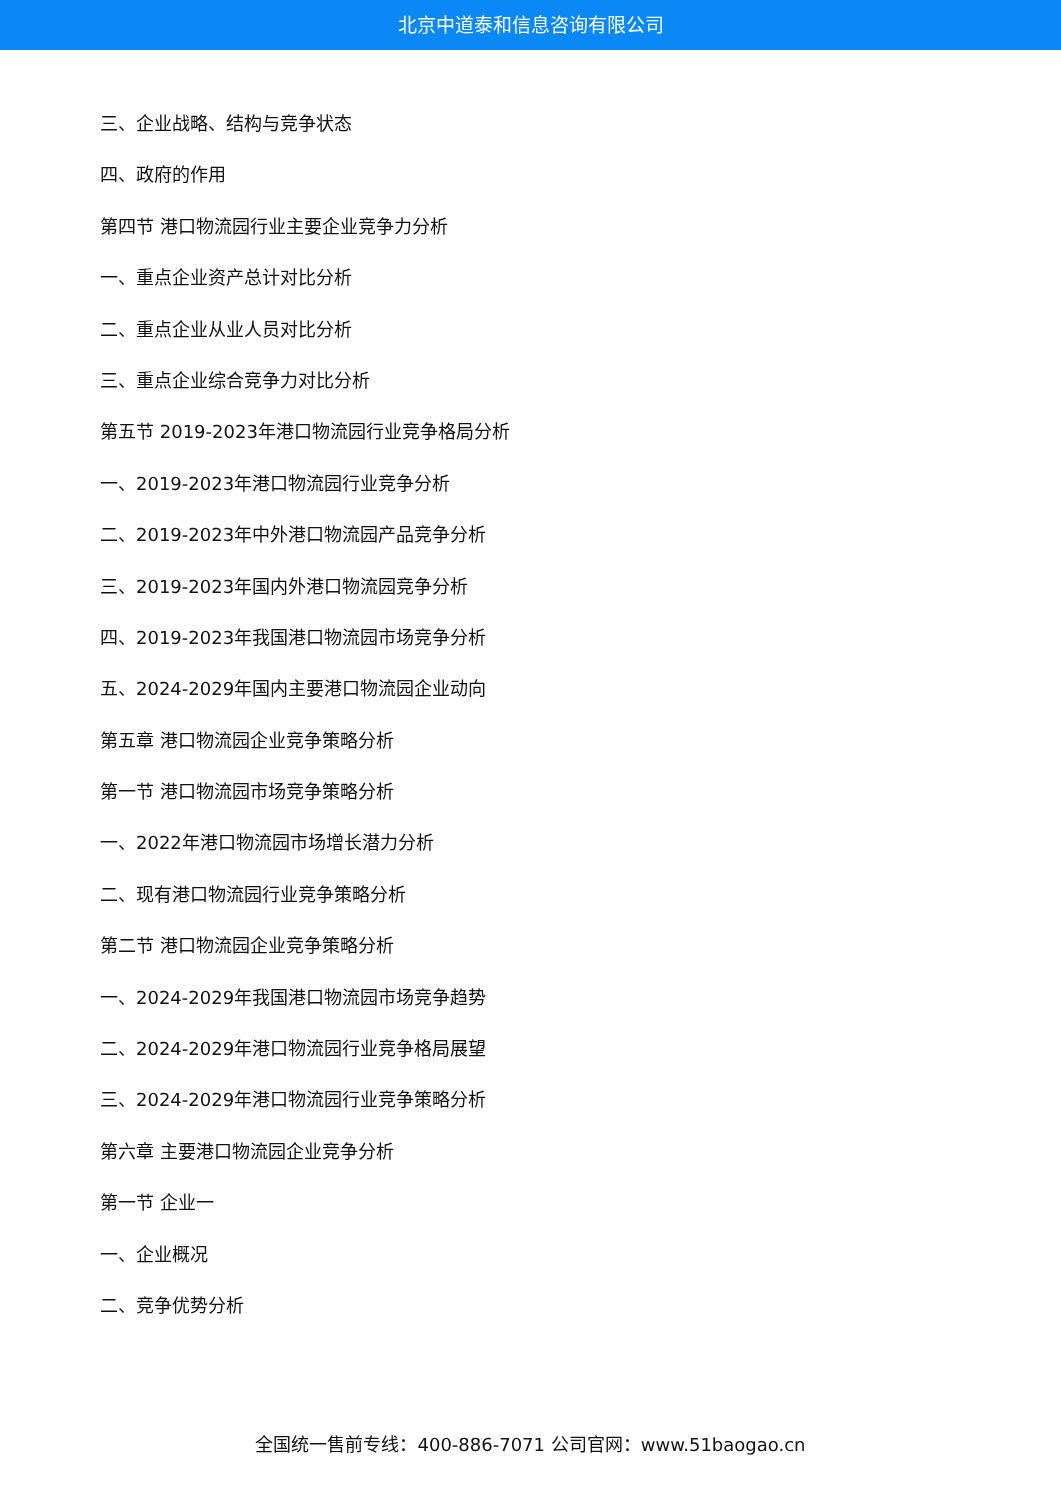北京中道泰和信息咨询有限公司
三、企业战略、结构与竞争状态
四、政府的作用
第四节 港口物流园行业主要企业竞争力分析
一、重点企业资产总计对比分析
二、重点企业从业人员对比分析
三、重点企业综合竞争力对比分析
第五节 2019-2023年港口物流园行业竞争格局分析
一、2019-2023年港口物流园行业竞争分析
二、2019-2023年中外港口物流园产品竞争分析
三、2019-2023年国内外港口物流园竞争分析
四、2019-2023年我国港口物流园市场竞争分析
五、2024-2029年国内主要港口物流园企业动向
第五章 港口物流园企业竞争策略分析
第一节 港口物流园市场竞争策略分析
一、2022年港口物流园市场增长潜力分析
二、现有港口物流园行业竞争策略分析
第二节 港口物流园企业竞争策略分析
一、2024-2029年我国港口物流园市场竞争趋势
二、2024-2029年港口物流园行业竞争格局展望
三、2024-2029年港口物流园行业竞争策略分析
第六章 主要港口物流园企业竞争分析
第一节 企业一
一、企业概况
二、竞争优势分析
全国统一售前专线：400-886-7071 公司官网：www.51baogao.cn